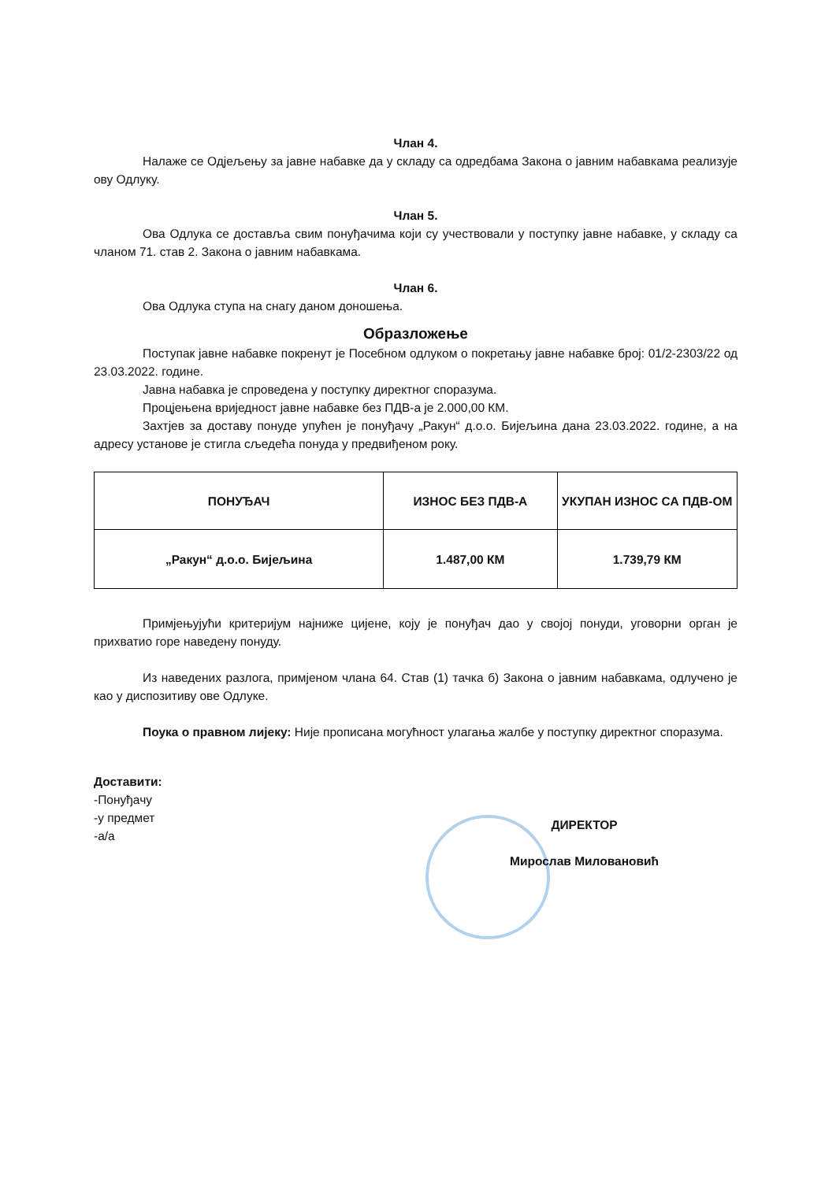Члан 4.
Налаже се Одјељењу за јавне набавке да у складу са одредбама Закона о јавним набавкама реализује ову Одлуку.
Члан 5.
Ова Одлука се доставља свим понуђачима који су учествовали у поступку јавне набавке, у складу са чланом 71. став 2. Закона о јавним набавкама.
Члан 6.
Ова Одлука ступа на снагу даном доношења.
Образложење
Поступак јавне набавке покренут је Посебном одлуком о покретању јавне набавке број: 01/2-2303/22 од 23.03.2022. године.
Јавна набавка је спроведена у поступку директног споразума.
Процјењена вриједност јавне набавке без ПДВ-а је 2.000,00 КМ.
Захтјев за доставу понуде упућен је понуђачу „Ракун“ д.о.о. Бијељина дана 23.03.2022. године, а на адресу установе је стигла сљедећа понуда у предвиђеном року.
| ПОНУЂАЧ | ИЗНОС БЕЗ ПДВ-А | УКУПАН ИЗНОС СА ПДВ-ОМ |
| --- | --- | --- |
| „Ракун“ д.о.о. Бијељина | 1.487,00 КМ | 1.739,79 КМ |
Примјењујући критеријум најниже цијене, коју је понуђач дао у својој понуди, уговорни орган је прихватио горе наведену понуду.
Из наведених разлога, примјеном члана 64. Став (1) тачка б) Закона о јавним набавкама, одлучено је као у диспозитиву ове Одлуке.
Поука о правном лијеку: Није прописана могућност улагања жалбе у поступку директног споразума.
Доставити:
-Понуђачу
-у предмет
-а/а
ДИРЕКТОР
Мирослав Миловановић